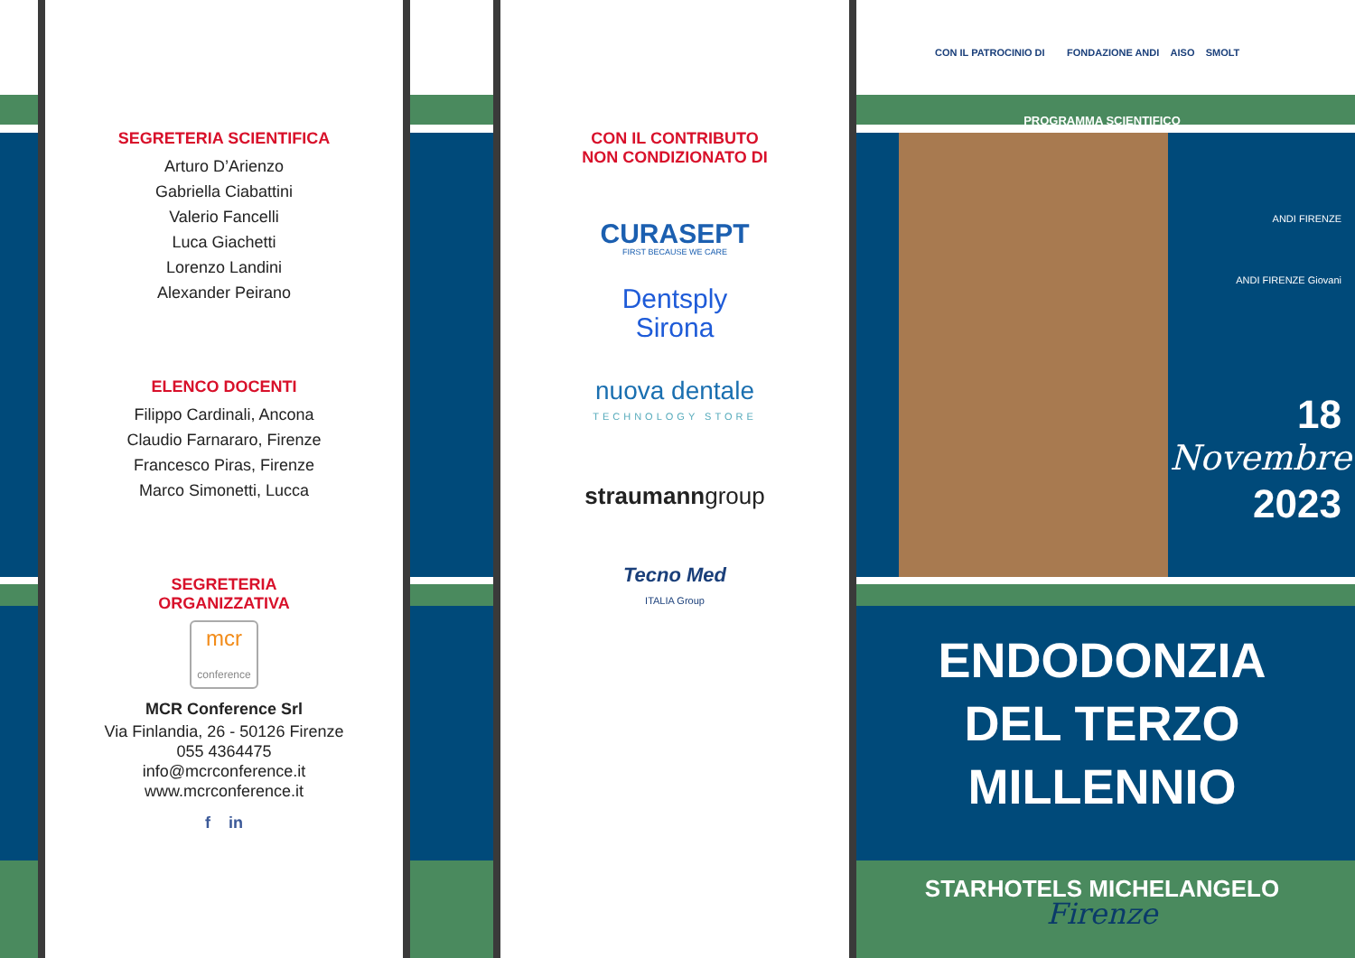SEGRETERIA SCIENTIFICA
Arturo D’Arienzo
Gabriella Ciabattini
Valerio Fancelli
Luca Giachetti
Lorenzo Landini
Alexander Peirano
ELENCO DOCENTI
Filippo Cardinali, Ancona
Claudio Farnararo, Firenze
Francesco Piras, Firenze
Marco Simonetti, Lucca
SEGRETERIA
ORGANIZZATIVA
mcr
conference
MCR Conference Srl
Via Finlandia, 26 - 50126 Firenze
055 4364475
info@mcrconference.it
www.mcrconference.it
f in
CON IL CONTRIBUTO
NON CONDIZIONATO DI
CURASEPT
FIRST BECAUSE WE CARE
Dentsply
Sirona
nuova dentale
TECHNOLOGY STORE
straumanngroup
Tecno Med
ITALIA Group
CON IL PATROCINIO DI FONDAZIONE ANDI AISO SMOLT
PROGRAMMA SCIENTIFICO
ANDI FIRENZE
ANDI FIRENZE Giovani
18
Novembre
2023
ENDODONZIA
DEL TERZO MILLENNIO
STARHOTELS MICHELANGELO
Firenze